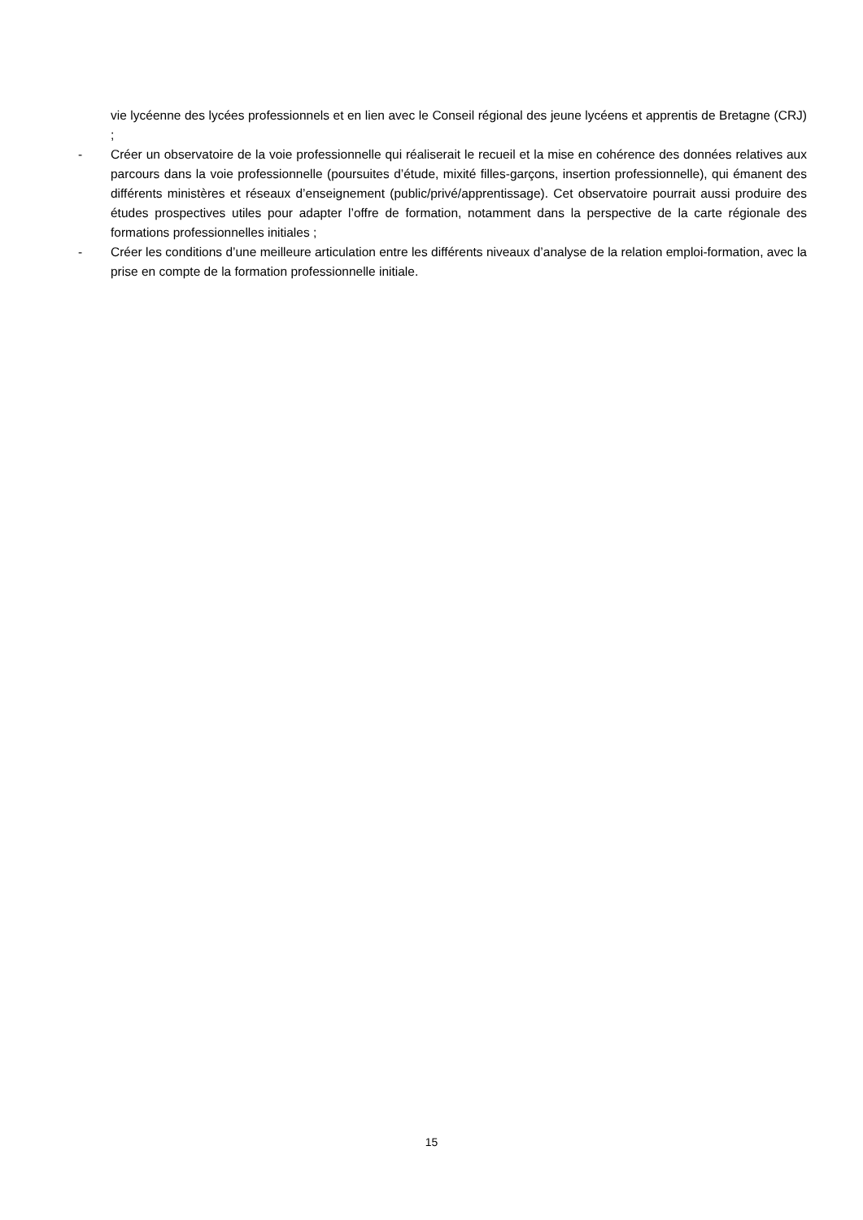vie lycéenne des lycées professionnels et en lien avec le Conseil régional des jeune lycéens et apprentis de Bretagne (CRJ) ;
- Créer un observatoire de la voie professionnelle qui réaliserait le recueil et la mise en cohérence des données relatives aux parcours dans la voie professionnelle (poursuites d’étude, mixité filles-garçons, insertion professionnelle), qui émanent des différents ministères et réseaux d’enseignement (public/privé/apprentissage). Cet observatoire pourrait aussi produire des études prospectives utiles pour adapter l’offre de formation, notamment dans la perspective de la carte régionale des formations professionnelles initiales ;
- Créer les conditions d’une meilleure articulation entre les différents niveaux d’analyse de la relation emploi-formation, avec la prise en compte de la formation professionnelle initiale.
15